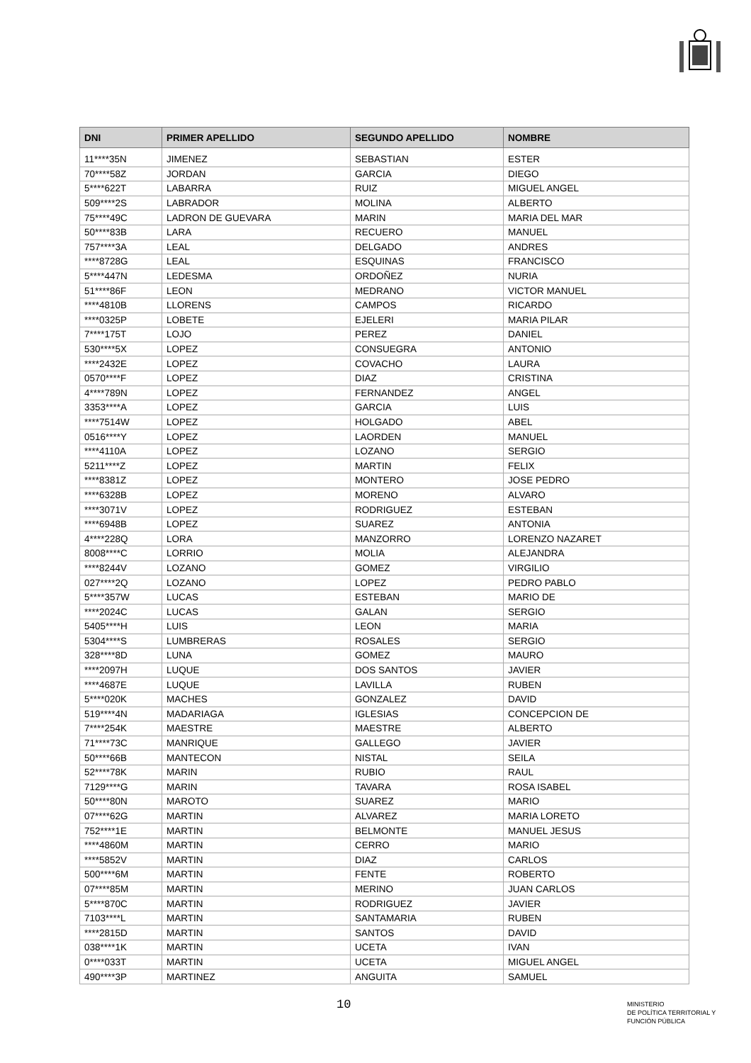| DNI | PRIMER APELLIDO | SEGUNDO APELLIDO | NOMBRE |
| --- | --- | --- | --- |
| 11****35N | JIMENEZ | SEBASTIAN | ESTER |
| 70****58Z | JORDAN | GARCIA | DIEGO |
| 5****622T | LABARRA | RUIZ | MIGUEL ANGEL |
| 509****2S | LABRADOR | MOLINA | ALBERTO |
| 75****49C | LADRON DE GUEVARA | MARIN | MARIA DEL MAR |
| 50****83B | LARA | RECUERO | MANUEL |
| 757****3A | LEAL | DELGADO | ANDRES |
| ****8728G | LEAL | ESQUINAS | FRANCISCO |
| 5****447N | LEDESMA | ORDOÑEZ | NURIA |
| 51****86F | LEON | MEDRANO | VICTOR MANUEL |
| ****4810B | LLORENS | CAMPOS | RICARDO |
| ****0325P | LOBETE | EJELERI | MARIA PILAR |
| 7****175T | LOJO | PEREZ | DANIEL |
| 530****5X | LOPEZ | CONSUEGRA | ANTONIO |
| ****2432E | LOPEZ | COVACHO | LAURA |
| 0570****F | LOPEZ | DIAZ | CRISTINA |
| 4****789N | LOPEZ | FERNANDEZ | ANGEL |
| 3353****A | LOPEZ | GARCIA | LUIS |
| ****7514W | LOPEZ | HOLGADO | ABEL |
| 0516****Y | LOPEZ | LAORDEN | MANUEL |
| ****4110A | LOPEZ | LOZANO | SERGIO |
| 5211****Z | LOPEZ | MARTIN | FELIX |
| ****8381Z | LOPEZ | MONTERO | JOSE PEDRO |
| ****6328B | LOPEZ | MORENO | ALVARO |
| ****3071V | LOPEZ | RODRIGUEZ | ESTEBAN |
| ****6948B | LOPEZ | SUAREZ | ANTONIA |
| 4****228Q | LORA | MANZORRO | LORENZO NAZARET |
| 8008****C | LORRIO | MOLIA | ALEJANDRA |
| ****8244V | LOZANO | GOMEZ | VIRGILIO |
| 027****2Q | LOZANO | LOPEZ | PEDRO PABLO |
| 5****357W | LUCAS | ESTEBAN | MARIO DE |
| ****2024C | LUCAS | GALAN | SERGIO |
| 5405****H | LUIS | LEON | MARIA |
| 5304****S | LUMBRERAS | ROSALES | SERGIO |
| 328****8D | LUNA | GOMEZ | MAURO |
| ****2097H | LUQUE | DOS SANTOS | JAVIER |
| ****4687E | LUQUE | LAVILLA | RUBEN |
| 5****020K | MACHES | GONZALEZ | DAVID |
| 519****4N | MADARIAGA | IGLESIAS | CONCEPCION DE |
| 7****254K | MAESTRE | MAESTRE | ALBERTO |
| 71****73C | MANRIQUE | GALLEGO | JAVIER |
| 50****66B | MANTECON | NISTAL | SEILA |
| 52****78K | MARIN | RUBIO | RAUL |
| 7129****G | MARIN | TAVARA | ROSA ISABEL |
| 50****80N | MAROTO | SUAREZ | MARIO |
| 07****62G | MARTIN | ALVAREZ | MARIA LORETO |
| 752****1E | MARTIN | BELMONTE | MANUEL JESUS |
| ****4860M | MARTIN | CERRO | MARIO |
| ****5852V | MARTIN | DIAZ | CARLOS |
| 500****6M | MARTIN | FENTE | ROBERTO |
| 07****85M | MARTIN | MERINO | JUAN CARLOS |
| 5****870C | MARTIN | RODRIGUEZ | JAVIER |
| 7103****L | MARTIN | SANTAMARIA | RUBEN |
| ****2815D | MARTIN | SANTOS | DAVID |
| 038****1K | MARTIN | UCETA | IVAN |
| 0****033T | MARTIN | UCETA | MIGUEL ANGEL |
| 490****3P | MARTINEZ | ANGUITA | SAMUEL |
10
MINISTERIO
DE POLÍTICA TERRITORIAL Y
FUNCIÓN PÚBLICA